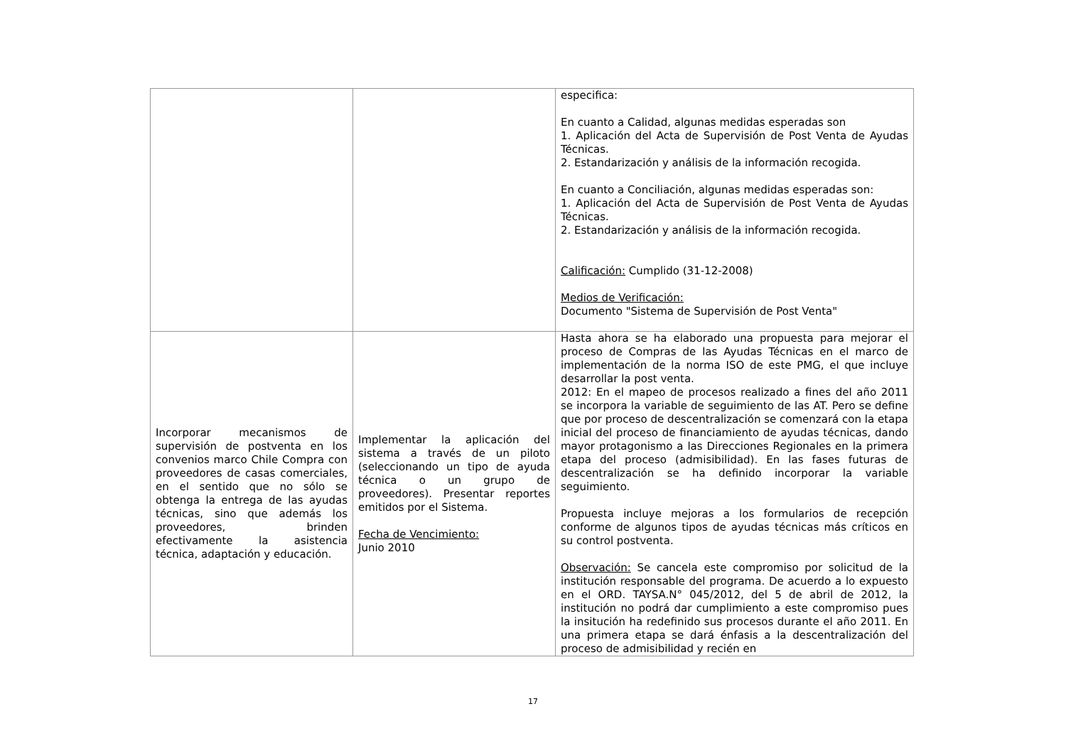| | | especifica: En cuanto a Calidad, algunas medidas esperadas son 1. Aplicación del Acta de Supervisión de Post Venta de Ayudas Técnicas. 2. Estandarización y análisis de la información recogida. En cuanto a Conciliación, algunas medidas esperadas son: 1. Aplicación del Acta de Supervisión de Post Venta de Ayudas Técnicas. 2. Estandarización y análisis de la información recogida. Calificación: Cumplido (31-12-2008) Medios de Verificación: Documento "Sistema de Supervisión de Post Venta" |
| Incorporar mecanismos de supervisión de postventa en los convenios marco Chile Compra con proveedores de casas comerciales, en el sentido que no sólo se obtenga la entrega de las ayudas técnicas, sino que además los proveedores, brinden efectivamente la asistencia técnica, adaptación y educación. | Implementar la aplicación del sistema a través de un piloto (seleccionando un tipo de ayuda técnica o un grupo de proveedores). Presentar reportes emitidos por el Sistema. Fecha de Vencimiento: Junio 2010 | Hasta ahora se ha elaborado una propuesta para mejorar el proceso de Compras de las Ayudas Técnicas en el marco de implementación de la norma ISO de este PMG, el que incluye desarrollar la post venta. 2012: En el mapeo de procesos realizado a fines del año 2011 se incorpora la variable de seguimiento de las AT. Pero se define que por proceso de descentralización se comenzará con la etapa inicial del proceso de financiamiento de ayudas técnicas, dando mayor protagonismo a las Direcciones Regionales en la primera etapa del proceso (admisibilidad). En las fases futuras de descentralización se ha definido incorporar la variable seguimiento. Propuesta incluye mejoras a los formularios de recepción conforme de algunos tipos de ayudas técnicas más críticos en su control postventa. Observación: Se cancela este compromiso por solicitud de la institución responsable del programa. De acuerdo a lo expuesto en el ORD. TAYSA.N° 045/2012, del 5 de abril de 2012, la institución no podrá dar cumplimiento a este compromiso pues la insitución ha redefinido sus procesos durante el año 2011. En una primera etapa se dará énfasis a la descentralización del proceso de admisibilidad y recién en |
17